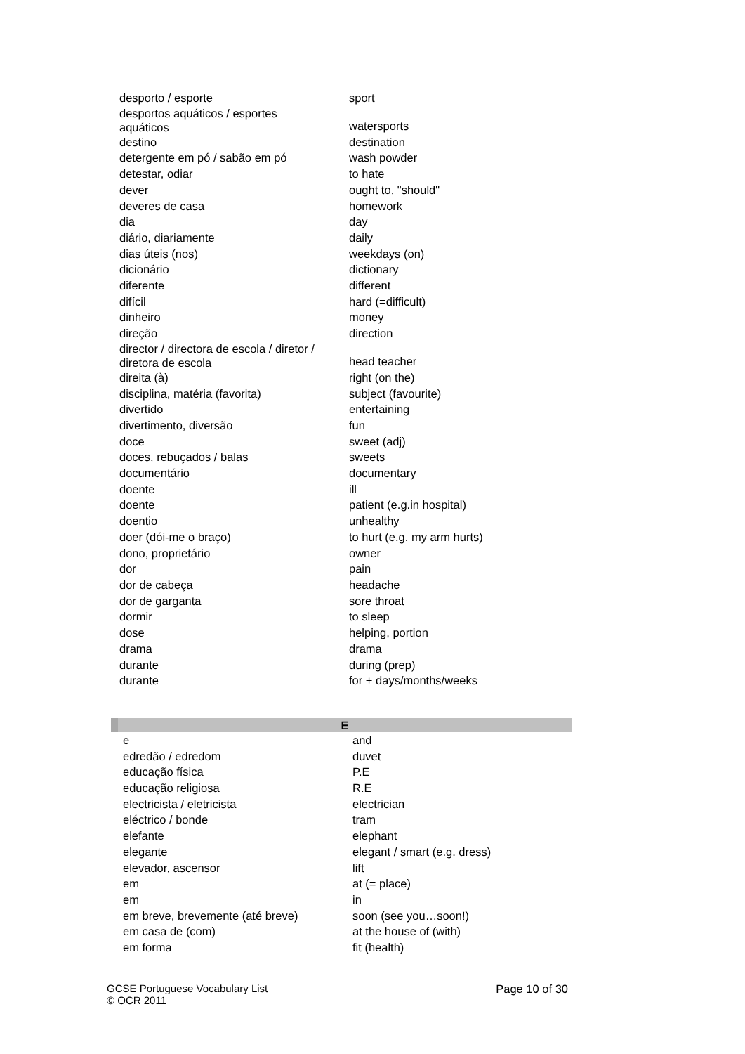| desporto / esporte | sport |
| desportos aquáticos / esportes aquáticos | watersports |
| destino | destination |
| detergente em pó / sabão em pó | wash powder |
| detestar, odiar | to hate |
| dever | ought to, "should" |
| deveres de casa | homework |
| dia | day |
| diário, diariamente | daily |
| dias úteis (nos) | weekdays (on) |
| dicionário | dictionary |
| diferente | different |
| difícil | hard (=difficult) |
| dinheiro | money |
| direção | direction |
| director / directora de escola / diretor / diretora de escola | head teacher |
| direita (à) | right (on the) |
| disciplina, matéria (favorita) | subject (favourite) |
| divertido | entertaining |
| divertimento, diversão | fun |
| doce | sweet (adj) |
| doces, rebuçados / balas | sweets |
| documentário | documentary |
| doente | ill |
| doente | patient (e.g.in hospital) |
| doentio | unhealthy |
| doer (dói-me o braço) | to hurt (e.g. my arm hurts) |
| dono, proprietário | owner |
| dor | pain |
| dor de cabeça | headache |
| dor de garganta | sore throat |
| dormir | to sleep |
| dose | helping, portion |
| drama | drama |
| durante | during (prep) |
| durante | for + days/months/weeks |
| E | |
| e | and |
| edredão / edredom | duvet |
| educação física | P.E |
| educação religiosa | R.E |
| electricista / eletricista | electrician |
| eléctrico / bonde | tram |
| elefante | elephant |
| elegante | elegant / smart (e.g. dress) |
| elevador, ascensor | lift |
| em | at (= place) |
| em | in |
| em breve, brevemente (até breve) | soon (see you…soon!) |
| em casa de (com) | at the house of (with) |
| em forma | fit (health) |
GCSE Portuguese Vocabulary List
© OCR 2011
Page 10 of 30